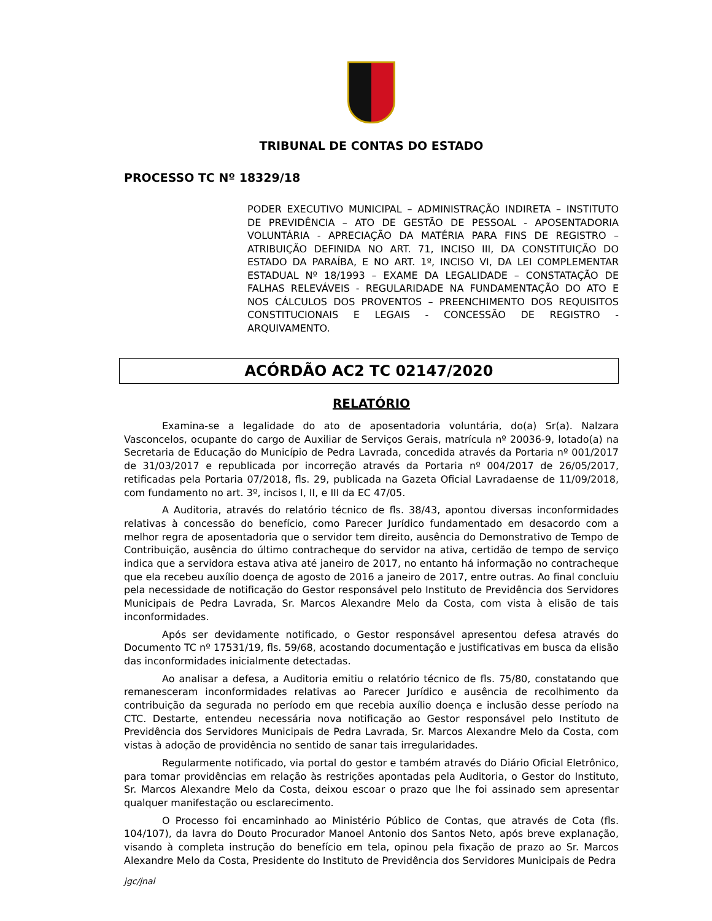TRIBUNAL DE CONTAS DO ESTADO
PROCESSO TC Nº 18329/18
PODER EXECUTIVO MUNICIPAL – ADMINISTRAÇÃO INDIRETA – INSTITUTO DE PREVIDÊNCIA – ATO DE GESTÃO DE PESSOAL - APOSENTADORIA VOLUNTÁRIA - APRECIAÇÃO DA MATÉRIA PARA FINS DE REGISTRO – ATRIBUIÇÃO DEFINIDA NO ART. 71, INCISO III, DA CONSTITUIÇÃO DO ESTADO DA PARAÍBA, E NO ART. 1º, INCISO VI, DA LEI COMPLEMENTAR ESTADUAL Nº 18/1993 – EXAME DA LEGALIDADE – CONSTATAÇÃO DE FALHAS RELEVÁVEIS - REGULARIDADE NA FUNDAMENTAÇÃO DO ATO E NOS CÁLCULOS DOS PROVENTOS – PREENCHIMENTO DOS REQUISITOS CONSTITUCIONAIS E LEGAIS - CONCESSÃO DE REGISTRO - ARQUIVAMENTO.
ACÓRDÃO AC2 TC 02147/2020
RELATÓRIO
Examina-se a legalidade do ato de aposentadoria voluntária, do(a) Sr(a). Nalzara Vasconcelos, ocupante do cargo de Auxiliar de Serviços Gerais, matrícula nº 20036-9, lotado(a) na Secretaria de Educação do Município de Pedra Lavrada, concedida através da Portaria nº 001/2017 de 31/03/2017 e republicada por incorreção através da Portaria nº 004/2017 de 26/05/2017, retificadas pela Portaria 07/2018, fls. 29, publicada na Gazeta Oficial Lavradaense de 11/09/2018, com fundamento no art. 3º, incisos I, II, e III da EC 47/05.
A Auditoria, através do relatório técnico de fls. 38/43, apontou diversas inconformidades relativas à concessão do benefício, como Parecer Jurídico fundamentado em desacordo com a melhor regra de aposentadoria que o servidor tem direito, ausência do Demonstrativo de Tempo de Contribuição, ausência do último contracheque do servidor na ativa, certidão de tempo de serviço indica que a servidora estava ativa até janeiro de 2017, no entanto há informação no contracheque que ela recebeu auxílio doença de agosto de 2016 a janeiro de 2017, entre outras. Ao final concluiu pela necessidade de notificação do Gestor responsável pelo Instituto de Previdência dos Servidores Municipais de Pedra Lavrada, Sr. Marcos Alexandre Melo da Costa, com vista à elisão de tais inconformidades.
Após ser devidamente notificado, o Gestor responsável apresentou defesa através do Documento TC nº 17531/19, fls. 59/68, acostando documentação e justificativas em busca da elisão das inconformidades inicialmente detectadas.
Ao analisar a defesa, a Auditoria emitiu o relatório técnico de fls. 75/80, constatando que remanesceram inconformidades relativas ao Parecer Jurídico e ausência de recolhimento da contribuição da segurada no período em que recebia auxílio doença e inclusão desse período na CTC. Destarte, entendeu necessária nova notificação ao Gestor responsável pelo Instituto de Previdência dos Servidores Municipais de Pedra Lavrada, Sr. Marcos Alexandre Melo da Costa, com vistas à adoção de providência no sentido de sanar tais irregularidades.
Regularmente notificado, via portal do gestor e também através do Diário Oficial Eletrônico, para tomar providências em relação às restrições apontadas pela Auditoria, o Gestor do Instituto, Sr. Marcos Alexandre Melo da Costa, deixou escoar o prazo que lhe foi assinado sem apresentar qualquer manifestação ou esclarecimento.
O Processo foi encaminhado ao Ministério Público de Contas, que através de Cota (fls. 104/107), da lavra do Douto Procurador Manoel Antonio dos Santos Neto, após breve explanação, visando à completa instrução do benefício em tela, opinou pela fixação de prazo ao Sr. Marcos Alexandre Melo da Costa, Presidente do Instituto de Previdência dos Servidores Municipais de Pedra
jgc/jnal